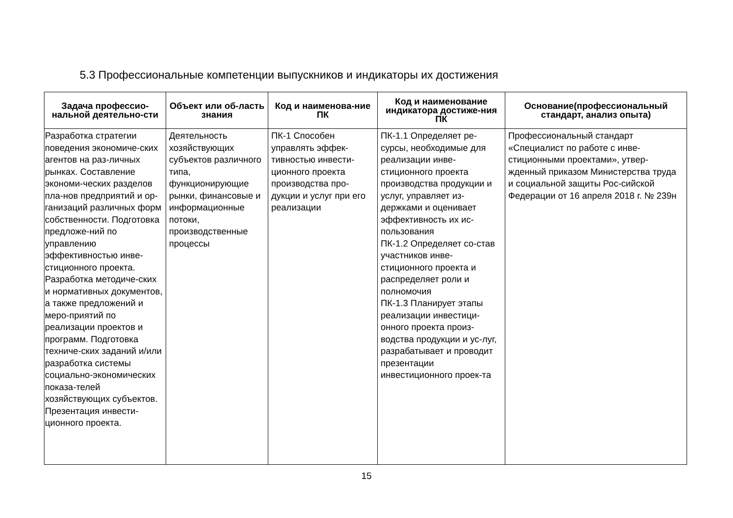5.3 Профессиональные компетенции выпускников и индикаторы их достижения
| Задача профессио-нальной деятельно-сти | Объект или об-ласть знания | Код и наименова-ние ПК | Код и наименование индикатора достиже-ния ПК | Основание(профессиональный стандарт, анализ опыта) |
| --- | --- | --- | --- | --- |
| Разработка стратегии поведения экономиче-ских агентов на раз-личных рынках. Составление экономи-ческих разделов пла-нов предприятий и ор-ганизаций различных форм собственности. Подготовка предложе-ний по управлению эффективностью инве-стиционного проекта. Разработка методиче-ских и нормативных документов, а также предложений и меро-приятий по реализации проектов и программ. Подготовка техниче-ских заданий и/или разработка системы социально-экономических показа-телей хозяйствующих субъектов. Презентация инвести-ционного проекта. | Деятельность хозяйствующих субъектов различного типа, функционирующие рынки, финансовые и информационные потоки, производственные процессы | ПК-1 Способен управлять эффек-тивностью инвести-ционного проекта производства про-дукции и услуг при его реализации | ПК-1.1 Определяет ре-сурсы, необходимые для реализации инве-стиционного проекта производства продукции и услуг, управляет из-держками и оценивает эффективность их ис-пользования ПК-1.2 Определяет со-став участников инве-стиционного проекта и распределяет роли и полномочия ПК-1.3 Планирует этапы реализации инвестици-онного проекта произ-водства продукции и ус-луг, разрабатывает и проводит презентации инвестиционного проек-та | Профессиональный стандарт «Специалист по работе с инве-стиционными проектами», утвер-жденный приказом Министерства труда и социальной защиты Рос-сийской Федерации от 16 апреля 2018 г. № 239н |
15